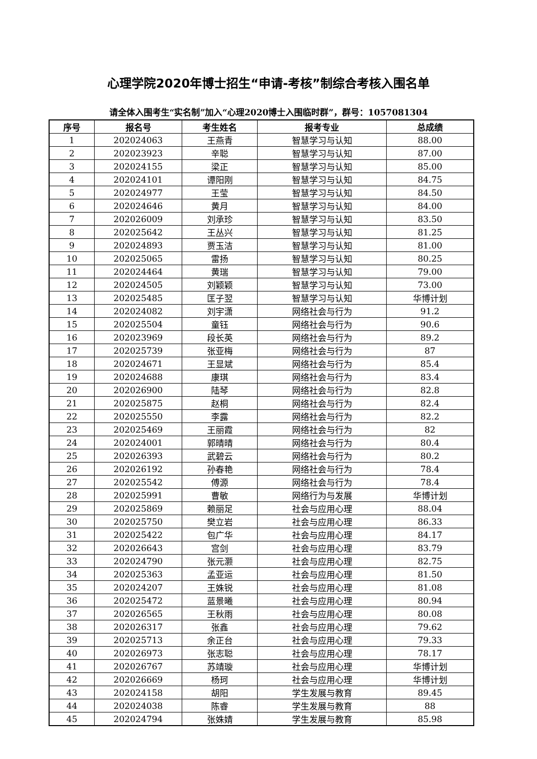心理学院2020年博士招生“申请-考核”制综合考核入围名单
请全体入围考生“实名制”加入“心理2020博士入围临时群”，群号：1057081304
| 序号 | 报名号 | 考生姓名 | 报考专业 | 总成绩 |
| --- | --- | --- | --- | --- |
| 1 | 202024063 | 王燕青 | 智慧学习与认知 | 88.00 |
| 2 | 202023923 | 辛聪 | 智慧学习与认知 | 87.00 |
| 3 | 202024155 | 梁正 | 智慧学习与认知 | 85.00 |
| 4 | 202024101 | 谭阳刚 | 智慧学习与认知 | 84.75 |
| 5 | 202024977 | 王莹 | 智慧学习与认知 | 84.50 |
| 6 | 202024646 | 黄月 | 智慧学习与认知 | 84.00 |
| 7 | 202026009 | 刘承珍 | 智慧学习与认知 | 83.50 |
| 8 | 202025642 | 王丛兴 | 智慧学习与认知 | 81.25 |
| 9 | 202024893 | 贾玉洁 | 智慧学习与认知 | 81.00 |
| 10 | 202025065 | 雷扬 | 智慧学习与认知 | 80.25 |
| 11 | 202024464 | 黄瑞 | 智慧学习与认知 | 79.00 |
| 12 | 202024505 | 刘颖颖 | 智慧学习与认知 | 73.00 |
| 13 | 202025485 | 匡子翌 | 智慧学习与认知 | 华博计划 |
| 14 | 202024082 | 刘宇潇 | 网络社会与行为 | 91.2 |
| 15 | 202025504 | 童钰 | 网络社会与行为 | 90.6 |
| 16 | 202023969 | 段长英 | 网络社会与行为 | 89.2 |
| 17 | 202025739 | 张亚梅 | 网络社会与行为 | 87 |
| 18 | 202024671 | 王显斌 | 网络社会与行为 | 85.4 |
| 19 | 202024688 | 康琪 | 网络社会与行为 | 83.4 |
| 20 | 202026900 | 陆琴 | 网络社会与行为 | 82.8 |
| 21 | 202025875 | 赵桐 | 网络社会与行为 | 82.4 |
| 22 | 202025550 | 李露 | 网络社会与行为 | 82.2 |
| 23 | 202025469 | 王丽霞 | 网络社会与行为 | 82 |
| 24 | 202024001 | 郭晴晴 | 网络社会与行为 | 80.4 |
| 25 | 202026393 | 武碧云 | 网络社会与行为 | 80.2 |
| 26 | 202026192 | 孙春艳 | 网络社会与行为 | 78.4 |
| 27 | 202025542 | 傅源 | 网络社会与行为 | 78.4 |
| 28 | 202025991 | 曹敏 | 网络行为与发展 | 华博计划 |
| 29 | 202025869 | 赖丽足 | 社会与应用心理 | 88.04 |
| 30 | 202025750 | 樊立岩 | 社会与应用心理 | 86.33 |
| 31 | 202025422 | 包广华 | 社会与应用心理 | 84.17 |
| 32 | 202026643 | 宫剑 | 社会与应用心理 | 83.79 |
| 33 | 202024790 | 张元灏 | 社会与应用心理 | 82.75 |
| 34 | 202025363 | 孟亚运 | 社会与应用心理 | 81.50 |
| 35 | 202024207 | 王姝锐 | 社会与应用心理 | 81.08 |
| 36 | 202025472 | 蓝景曦 | 社会与应用心理 | 80.94 |
| 37 | 202026565 | 王秋雨 | 社会与应用心理 | 80.08 |
| 38 | 202026317 | 张鑫 | 社会与应用心理 | 79.62 |
| 39 | 202025713 | 余正台 | 社会与应用心理 | 79.33 |
| 40 | 202026973 | 张志聪 | 社会与应用心理 | 78.17 |
| 41 | 202026767 | 苏靖璇 | 社会与应用心理 | 华博计划 |
| 42 | 202026669 | 杨珂 | 社会与应用心理 | 华博计划 |
| 43 | 202024158 | 胡阳 | 学生发展与教育 | 89.45 |
| 44 | 202024038 | 陈睿 | 学生发展与教育 | 88 |
| 45 | 202024794 | 张姝婧 | 学生发展与教育 | 85.98 |